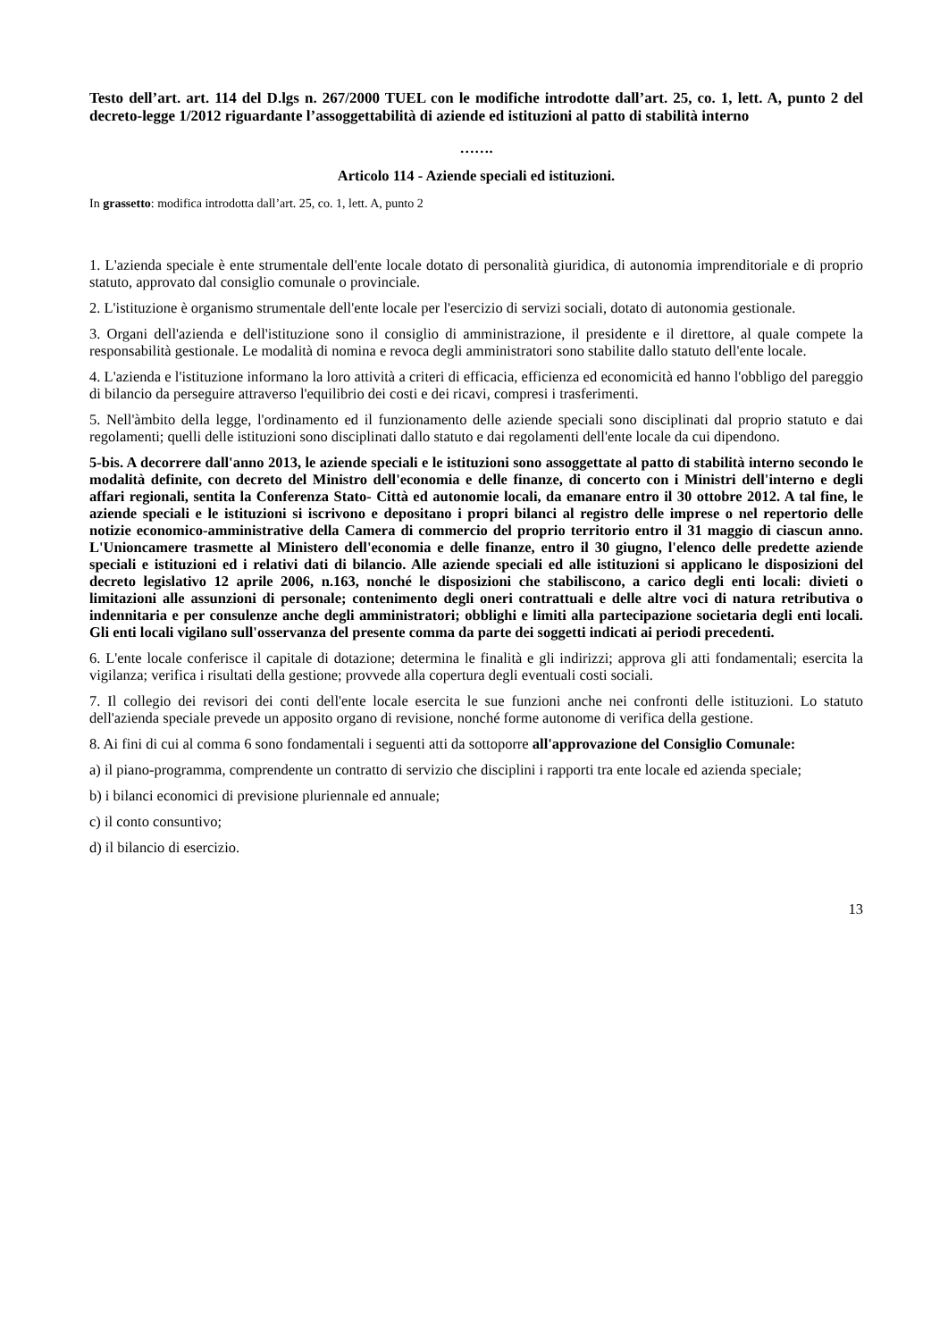Testo dell’art. art. 114 del D.lgs n. 267/2000 TUEL con le modifiche introdotte dall’art. 25, co. 1, lett. A, punto 2 del decreto-legge 1/2012 riguardante l’assoggettabilità di aziende ed istituzioni al patto di stabilità interno
…….
Articolo 114 - Aziende speciali ed istituzioni.
In grassetto: modifica introdotta dall’art. 25, co. 1, lett. A, punto 2
1. L'azienda speciale è ente strumentale dell'ente locale dotato di personalità giuridica, di autonomia imprenditoriale e di proprio statuto, approvato dal consiglio comunale o provinciale.
2. L'istituzione è organismo strumentale dell'ente locale per l'esercizio di servizi sociali, dotato di autonomia gestionale.
3. Organi dell'azienda e dell'istituzione sono il consiglio di amministrazione, il presidente e il direttore, al quale compete la responsabilità gestionale. Le modalità di nomina e revoca degli amministratori sono stabilite dallo statuto dell'ente locale.
4. L'azienda e l'istituzione informano la loro attività a criteri di efficacia, efficienza ed economicità ed hanno l'obbligo del pareggio di bilancio da perseguire attraverso l'equilibrio dei costi e dei ricavi, compresi i trasferimenti.
5. Nell'àmbito della legge, l'ordinamento ed il funzionamento delle aziende speciali sono disciplinati dal proprio statuto e dai regolamenti; quelli delle istituzioni sono disciplinati dallo statuto e dai regolamenti dell'ente locale da cui dipendono.
5-bis. A decorrere dall'anno 2013, le aziende speciali e le istituzioni sono assoggettate al patto di stabilità interno secondo le modalità definite, con decreto del Ministro dell'economia e delle finanze, di concerto con i Ministri dell'interno e degli affari regionali, sentita la Conferenza Stato- Città ed autonomie locali, da emanare entro il 30 ottobre 2012. A tal fine, le aziende speciali e le istituzioni si iscrivono e depositano i propri bilanci al registro delle imprese o nel repertorio delle notizie economico-amministrative della Camera di commercio del proprio territorio entro il 31 maggio di ciascun anno. L'Unioncamere trasmette al Ministero dell'economia e delle finanze, entro il 30 giugno, l'elenco delle predette aziende speciali e istituzioni ed i relativi dati di bilancio. Alle aziende speciali ed alle istituzioni si applicano le disposizioni del decreto legislativo 12 aprile 2006, n.163, nonché le disposizioni che stabiliscono, a carico degli enti locali: divieti o limitazioni alle assunzioni di personale; contenimento degli oneri contrattuali e delle altre voci di natura retributiva o indennitaria e per consulenze anche degli amministratori; obblighi e limiti alla partecipazione societaria degli enti locali. Gli enti locali vigilano sull'osservanza del presente comma da parte dei soggetti indicati ai periodi precedenti.
6. L'ente locale conferisce il capitale di dotazione; determina le finalità e gli indirizzi; approva gli atti fondamentali; esercita la vigilanza; verifica i risultati della gestione; provvede alla copertura degli eventuali costi sociali.
7. Il collegio dei revisori dei conti dell'ente locale esercita le sue funzioni anche nei confronti delle istituzioni. Lo statuto dell'azienda speciale prevede un apposito organo di revisione, nonché forme autonome di verifica della gestione.
8. Ai fini di cui al comma 6 sono fondamentali i seguenti atti da sottoporre all'approvazione del Consiglio Comunale:
a) il piano-programma, comprendente un contratto di servizio che disciplini i rapporti tra ente locale ed azienda speciale;
b) i bilanci economici di previsione pluriennale ed annuale;
c) il conto consuntivo;
d) il bilancio di esercizio.
13